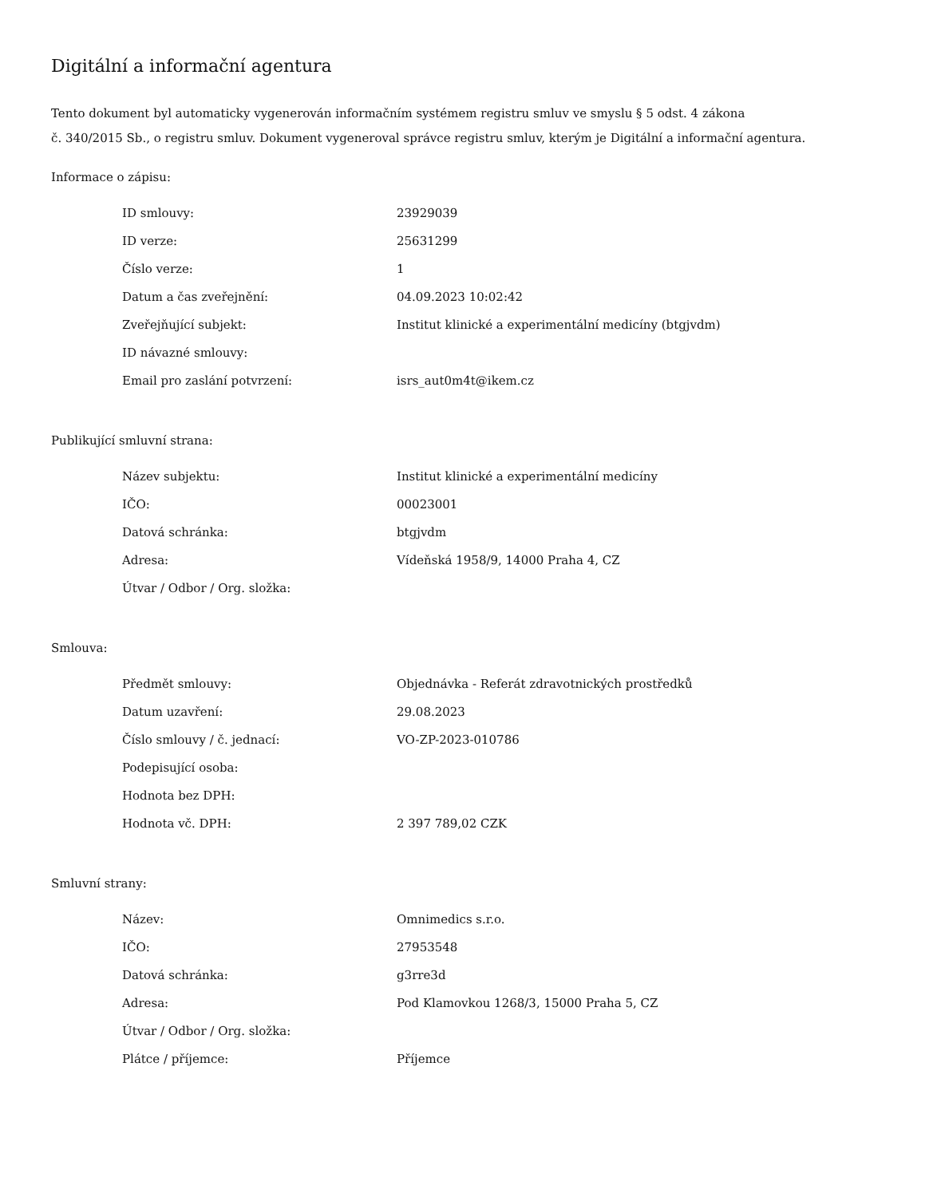Digitální a informační agentura
Tento dokument byl automaticky vygenerován informačním systémem registru smluv ve smyslu § 5 odst. 4 zákona
č. 340/2015 Sb., o registru smluv. Dokument vygeneroval správce registru smluv, kterým je Digitální a informační agentura.
Informace o zápisu:
| ID smlouvy: | 23929039 |
| ID verze: | 25631299 |
| Číslo verze: | 1 |
| Datum a čas zveřejnění: | 04.09.2023 10:02:42 |
| Zveřejňující subjekt: | Institut klinické a experimentální medicíny (btgjvdm) |
| ID návazné smlouvy: | |
| Email pro zaslání potvrzení: | isrs_aut0m4t@ikem.cz |
Publikující smluvní strana:
| Název subjektu: | Institut klinické a experimentální medicíny |
| IČO: | 00023001 |
| Datová schránka: | btgjvdm |
| Adresa: | Vídeňská 1958/9, 14000 Praha 4, CZ |
| Útvar / Odbor / Org. složka: | |
Smlouva:
| Předmět smlouvy: | Objednávka - Referát zdravotnických prostředků |
| Datum uzavření: | 29.08.2023 |
| Číslo smlouvy / č. jednací: | VO-ZP-2023-010786 |
| Podepisující osoba: | |
| Hodnota bez DPH: | |
| Hodnota vč. DPH: | 2 397 789,02 CZK |
Smluvní strany:
| Název: | Omnimedics s.r.o. |
| IČO: | 27953548 |
| Datová schránka: | g3rre3d |
| Adresa: | Pod Klamovkou 1268/3, 15000 Praha 5, CZ |
| Útvar / Odbor / Org. složka: | |
| Plátce / příjemce: | Příjemce |